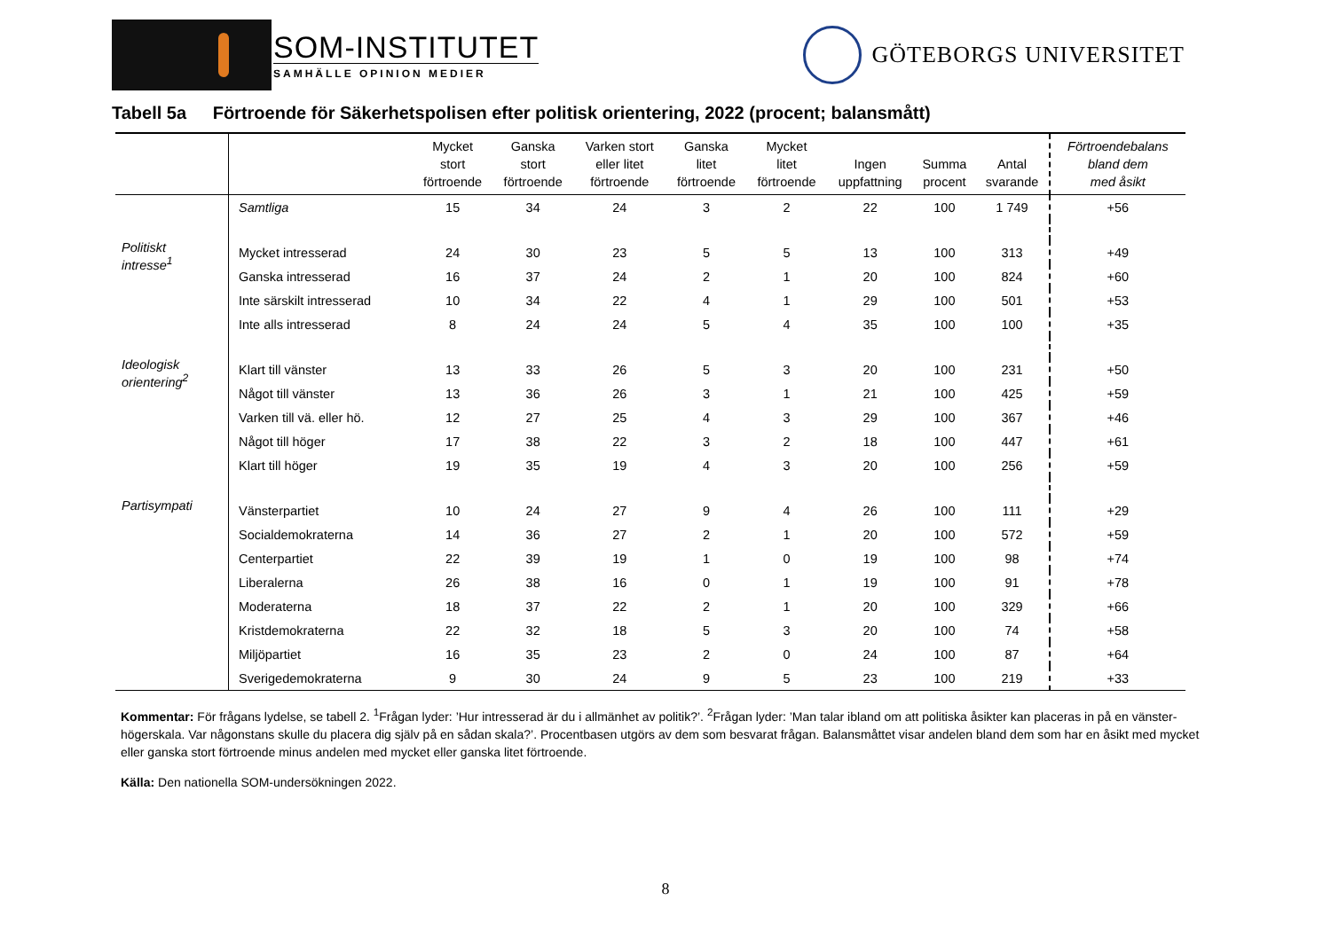SOM-INSTITUTET
SAMHÄLLE OPINION MEDIER
GÖTEBORGS UNIVERSITET
Tabell 5a Förtroende för Säkerhetspolisen efter politisk orientering, 2022 (procent; balansmått)
| | | Mycket stort förtroende | Ganska stort förtroende | Varken stort eller litet förtroende | Ganska litet förtroende | Mycket litet förtroende | Ingen uppfattning | Summa procent | Antal svarande | Förtroendebalans bland dem med åsikt |
| --- | --- | --- | --- | --- | --- | --- | --- | --- | --- | --- |
| | Samtliga | 15 | 34 | 24 | 3 | 2 | 22 | 100 | 1 749 | +56 |
| Politiskt intresse<sup>1</sup> | Mycket intresserad | 24 | 30 | 23 | 5 | 5 | 13 | 100 | 313 | +49 |
| | Ganska intresserad | 16 | 37 | 24 | 2 | 1 | 20 | 100 | 824 | +60 |
| | Inte särskilt intresserad | 10 | 34 | 22 | 4 | 1 | 29 | 100 | 501 | +53 |
| | Inte alls intresserad | 8 | 24 | 24 | 5 | 4 | 35 | 100 | 100 | +35 |
| Ideologisk orientering<sup>2</sup> | Klart till vänster | 13 | 33 | 26 | 5 | 3 | 20 | 100 | 231 | +50 |
| | Något till vänster | 13 | 36 | 26 | 3 | 1 | 21 | 100 | 425 | +59 |
| | Varken till vä. eller hö. | 12 | 27 | 25 | 4 | 3 | 29 | 100 | 367 | +46 |
| | Något till höger | 17 | 38 | 22 | 3 | 2 | 18 | 100 | 447 | +61 |
| | Klart till höger | 19 | 35 | 19 | 4 | 3 | 20 | 100 | 256 | +59 |
| Partisympati | Vänsterpartiet | 10 | 24 | 27 | 9 | 4 | 26 | 100 | 111 | +29 |
| | Socialdemokraterna | 14 | 36 | 27 | 2 | 1 | 20 | 100 | 572 | +59 |
| | Centerpartiet | 22 | 39 | 19 | 1 | 0 | 19 | 100 | 98 | +74 |
| | Liberalerna | 26 | 38 | 16 | 0 | 1 | 19 | 100 | 91 | +78 |
| | Moderaterna | 18 | 37 | 22 | 2 | 1 | 20 | 100 | 329 | +66 |
| | Kristdemokraterna | 22 | 32 | 18 | 5 | 3 | 20 | 100 | 74 | +58 |
| | Miljöpartiet | 16 | 35 | 23 | 2 | 0 | 24 | 100 | 87 | +64 |
| | Sverigedemokraterna | 9 | 30 | 24 | 9 | 5 | 23 | 100 | 219 | +33 |
Kommentar: För frågans lydelse, se tabell 2. <sup>1</sup>Frågan lyder: ’Hur intresserad är du i allmänhet av politik?’. <sup>2</sup>Frågan lyder: ’Man talar ibland om att politiska åsikter kan placeras in på en vänster-högerskala. Var någonstans skulle du placera dig själv på en sådan skala?’. Procentbasen utgörs av dem som besvarat frågan. Balansmåttet visar andelen bland dem som har en åsikt med mycket eller ganska stort förtroende minus andelen med mycket eller ganska litet förtroende.
Källa: Den nationella SOM-undersökningen 2022.
8